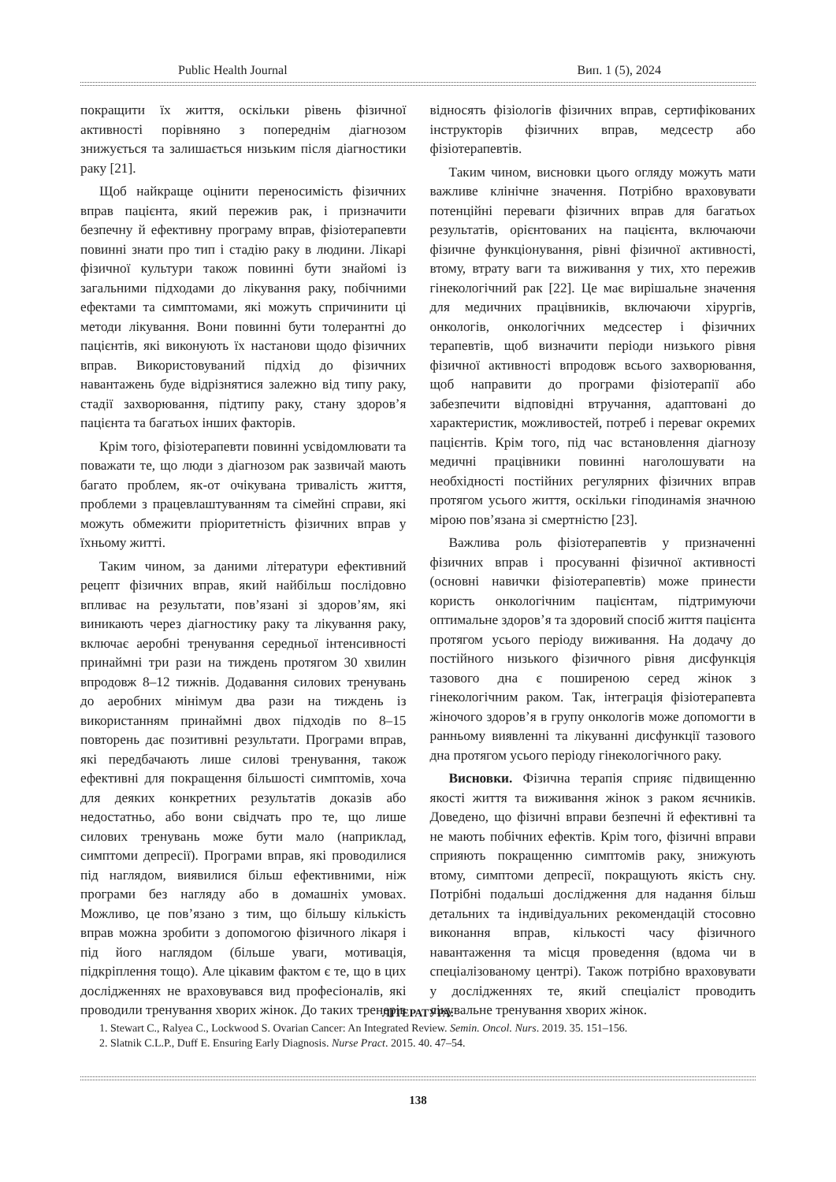Public Health Journal Вип. 1 (5), 2024
покращити їх життя, оскільки рівень фізичної активності порівняно з попереднім діагнозом знижується та залишається низьким після діагностики раку [21].
Щоб найкраще оцінити переносимість фізичних вправ пацієнта, який пережив рак, і призначити безпечну й ефективну програму вправ, фізіотерапевти повинні знати про тип і стадію раку в людини. Лікарі фізичної культури також повинні бути знайомі із загальними підходами до лікування раку, побічними ефектами та симптомами, які можуть спричинити ці методи лікування. Вони повинні бути толерантні до пацієнтів, які виконують їх настанови щодо фізичних вправ. Використовуваний підхід до фізичних навантажень буде відрізнятися залежно від типу раку, стадії захворювання, підтипу раку, стану здоров’я пацієнта та багатьох інших факторів.
Крім того, фізіотерапевти повинні усвідомлювати та поважати те, що люди з діагнозом рак зазвичай мають багато проблем, як-от очікувана тривалість життя, проблеми з працевлаштуванням та сімейні справи, які можуть обмежити пріоритетність фізичних вправ у їхньому житті.
Таким чином, за даними літератури ефективний рецепт фізичних вправ, який найбільш послідовно впливає на результати, пов’язані зі здоров’ям, які виникають через діагностику раку та лікування раку, включає аеробні тренування середньої інтенсивності принаймні три рази на тиждень протягом 30 хвилин впродовж 8–12 тижнів. Додавання силових тренувань до аеробних мінімум два рази на тиждень із використанням принаймні двох підходів по 8–15 повторень дає позитивні результати. Програми вправ, які передбачають лише силові тренування, також ефективні для покращення більшості симптомів, хоча для деяких конкретних результатів доказів або недостатньо, або вони свідчать про те, що лише силових тренувань може бути мало (наприклад, симптоми депресії). Програми вправ, які проводилися під наглядом, виявилися більш ефективними, ніж програми без нагляду або в домашніх умовах. Можливо, це пов’язано з тим, що більшу кількість вправ можна зробити з допомогою фізичного лікаря і під його наглядом (більше уваги, мотивація, підкріплення тощо). Але цікавим фактом є те, що в цих дослідженнях не враховувався вид професіоналів, які проводили тренування хворих жінок. До таких тренерів відносять фізіологів фізичних вправ, сертифікованих інструкторів фізичних вправ, медсестр або фізіотерапевтів.
Таким чином, висновки цього огляду можуть мати важливе клінічне значення. Потрібно враховувати потенційні переваги фізичних вправ для багатьох результатів, орієнтованих на пацієнта, включаючи фізичне функціонування, рівні фізичної активності, втому, втрату ваги та виживання у тих, хто пережив гінекологічний рак [22]. Це має вирішальне значення для медичних працівників, включаючи хірургів, онкологів, онкологічних медсестер і фізичних терапевтів, щоб визначити періоди низького рівня фізичної активності впродовж всього захворювання, щоб направити до програми фізіотерапії або забезпечити відповідні втручання, адаптовані до характеристик, можливостей, потреб і переваг окремих пацієнтів. Крім того, під час встановлення діагнозу медичні працівники повинні наголошувати на необхідності постійних регулярних фізичних вправ протягом усього життя, оскільки гіподинамія значною мірою пов’язана зі смертністю [23].
Важлива роль фізіотерапевтів у призначенні фізичних вправ і просуванні фізичної активності (основні навички фізіотерапевтів) може принести користь онкологічним пацієнтам, підтримуючи оптимальне здоров’я та здоровий спосіб життя пацієнта протягом усього періоду виживання. На додачу до постійного низького фізичного рівня дисфункція тазового дна є поширеною серед жінок з гінекологічним раком. Так, інтеграція фізіотерапевта жіночого здоров’я в групу онкологів може допомогти в ранньому виявленні та лікуванні дисфункції тазового дна протягом усього періоду гінекологічного раку.
Висновки. Фізична терапія сприяє підвищенню якості життя та виживання жінок з раком яєчників. Доведено, що фізичні вправи безпечні й ефективні та не мають побічних ефектів. Крім того, фізичні вправи сприяють покращенню симптомів раку, знижують втому, симптоми депресії, покращують якість сну. Потрібні подальші дослідження для надання більш детальних та індивідуальних рекомендацій стосовно виконання вправ, кількості часу фізичного навантаження та місця проведення (вдома чи в спеціалізованому центрі). Також потрібно враховувати у дослідженнях те, який спеціаліст проводить лікувальне тренування хворих жінок.
ЛІТЕРАТУРА:
1. Stewart C., Ralyea C., Lockwood S. Ovarian Cancer: An Integrated Review. Semin. Oncol. Nurs. 2019. 35. 151–156.
2. Slatnik C.L.P., Duff E. Ensuring Early Diagnosis. Nurse Pract. 2015. 40. 47–54.
138